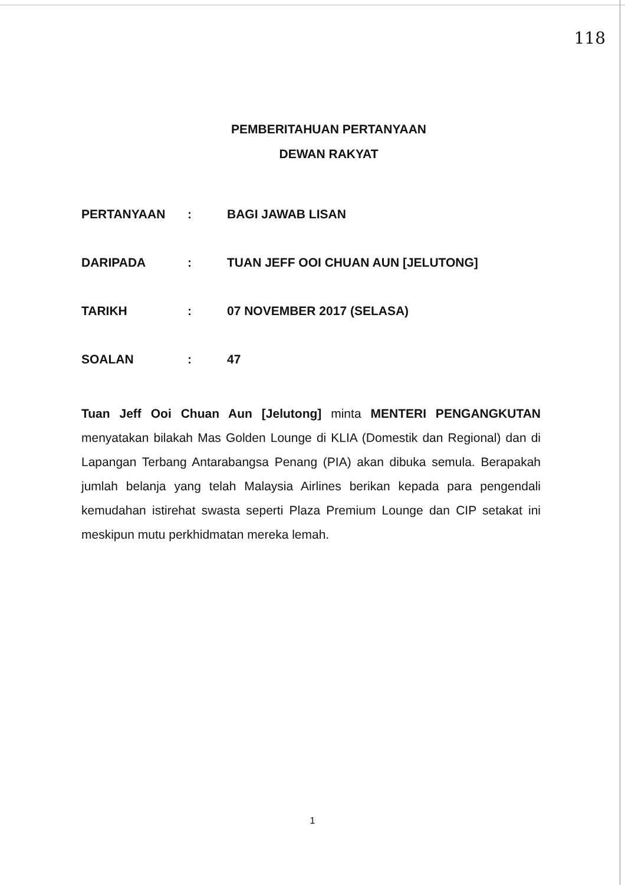118
PEMBERITAHUAN PERTANYAAN
DEWAN RAKYAT
| PERTANYAAN | : | BAGI JAWAB LISAN |
| DARIPADA | : | TUAN JEFF OOI CHUAN AUN [JELUTONG] |
| TARIKH | : | 07 NOVEMBER 2017 (SELASA) |
| SOALAN | : | 47 |
Tuan Jeff Ooi Chuan Aun [Jelutong] minta MENTERI PENGANGKUTAN menyatakan bilakah Mas Golden Lounge di KLIA (Domestik dan Regional) dan di Lapangan Terbang Antarabangsa Penang (PIA) akan dibuka semula. Berapakah jumlah belanja yang telah Malaysia Airlines berikan kepada para pengendali kemudahan istirehat swasta seperti Plaza Premium Lounge dan CIP setakat ini meskipun mutu perkhidmatan mereka lemah.
1